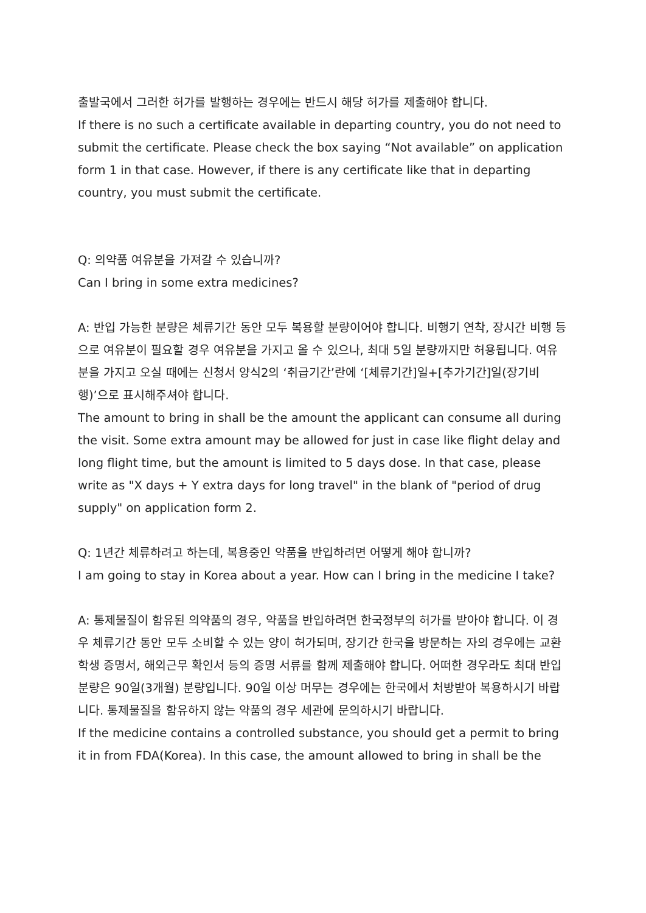출발국에서 그러한 허가를 발행하는 경우에는 반드시 해당 허가를 제출해야 합니다.
If there is no such a certificate available in departing country, you do not need to submit the certificate. Please check the box saying “Not available” on application form 1 in that case. However, if there is any certificate like that in departing country, you must submit the certificate.
Q: 의약품 여유분을 가져갈 수 있습니까?
Can I bring in some extra medicines?
A: 반입 가능한 분량은 체류기간 동안 모두 복용할 분량이어야 합니다. 비행기 연착, 장시간 비행 등으로 여유분이 필요할 경우 여유분을 가지고 올 수 있으나, 최대 5일 분량까지만 허용됩니다. 여유분을 가지고 오실 때에는 신청서 양식2의 ‘취급기간’란에 ‘[체류기간]일+[추가기간]일(장기비행)’으로 표시해주셔야 합니다.
The amount to bring in shall be the amount the applicant can consume all during the visit. Some extra amount may be allowed for just in case like flight delay and long flight time, but the amount is limited to 5 days dose. In that case, please write as "X days + Y extra days for long travel" in the blank of "period of drug supply" on application form 2.
Q: 1년간 체류하려고 하는데, 복용중인 약품을 반입하려면 어떻게 해야 합니까?
I am going to stay in Korea about a year. How can I bring in the medicine I take?
A: 통제물질이 함유된 의약품의 경우, 약품을 반입하려면 한국정부의 허가를 받아야 합니다. 이 경우 체류기간 동안 모두 소비할 수 있는 양이 허가되며, 장기간 한국을 방문하는 자의 경우에는 교환학생 증명서, 해외근무 확인서 등의 증명 서류를 함께 제출해야 합니다. 어떠한 경우라도 최대 반입분량은 90일(3개월) 분량입니다. 90일 이상 머무는 경우에는 한국에서 처방받아 복용하시기 바랍니다. 통제물질을 함유하지 않는 약품의 경우 세관에 문의하시기 바랍니다.
If the medicine contains a controlled substance, you should get a permit to bring it in from FDA(Korea). In this case, the amount allowed to bring in shall be the